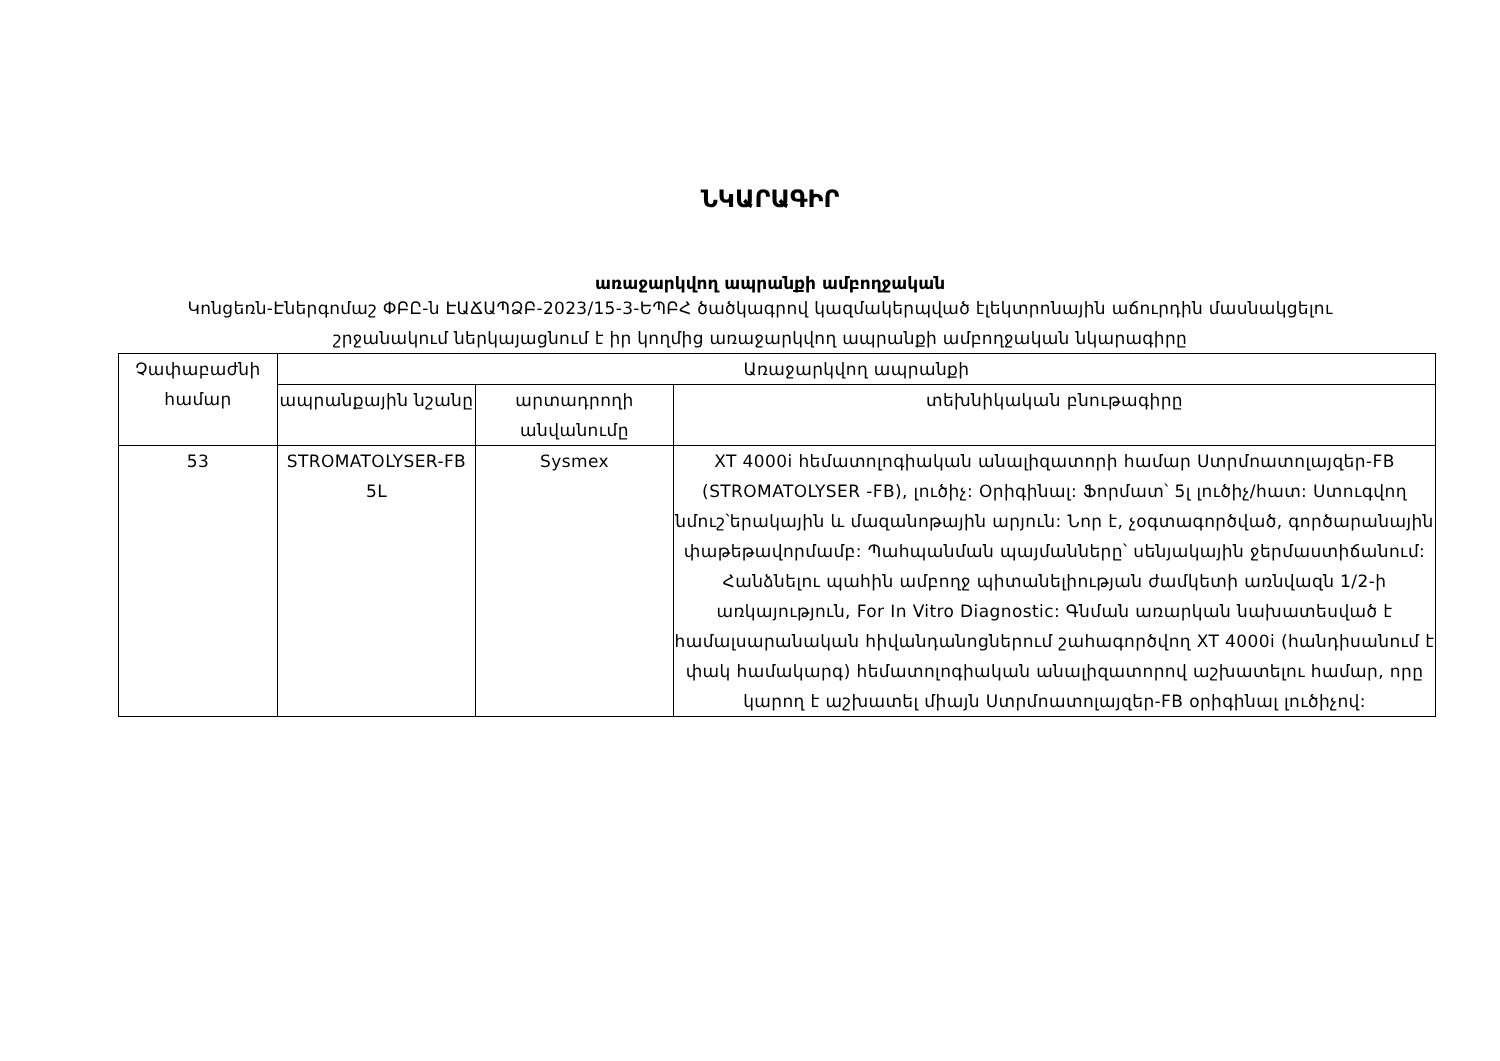ՆԿԱՐԱԳԻՐ
առաջարկվող ապրանքի ամբողջական
Կոնցեռն-Էներգոմաշ ՓԲԸ-ն ԷԱՃԱՊՁԲ-2023/15-3-ԵՊԲՀ ծածկագրով կազմակերպված էլեկտրոնային աճուրդին մասնակցելու շրջանակում ներկայացնում է իր կողմից առաջարկվող ապրանքի ամբողջական նկարագիրը
| Չափաբաժնի համար | Առաջարկվող ապրանքի | | |
| --- | --- | --- | --- |
| | ապրանքային նշանը | արտադրողի անվանումը | տեխնիկական բնութագիրը |
| 53 | STROMATOLYSER-FB 5L | Sysmex | XT 4000i հեմատոլոգիական անալիզատորի համար Ստրմոատոլայզեր-FB (STROMATOLYSER -FB), լուծիչ: Օրիգինալ: Ֆորմատ՝ 5լ լուծիչ/հատ: Ստուգվող նմուշ՝երակային և մազանոթային արյուն: Նոր է, չօգտագործված, գործարանային փաթեթավորմամբ: Պահպանման պայմանները՝ սենյակային ջերմաստիճանում: Հանձնելու պահին ամբողջ պիտանելիության ժամկետի առնվազն 1/2-ի առկայություն, For In Vitro Diagnostic: Գնման առարկան նախատեսված է համալսարանական հիվանդանոցներում շահագործվող XT 4000i (հանդիսանում է փակ համակարգ) հեմատոլոգիական անալիզատորով աշխատելու համար, որը կարող է աշխատել միայն Ստրմոատոլայզեր-FB օրիգինալ լուծիչով: |